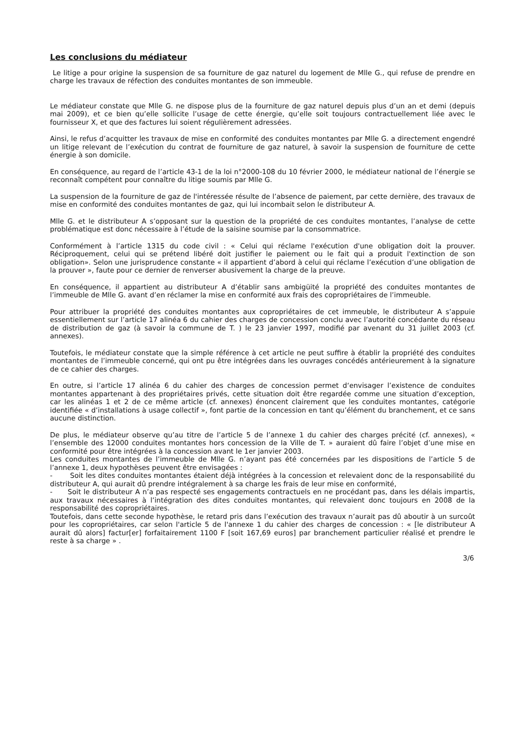Les conclusions du médiateur
Le litige a pour origine la suspension de sa fourniture de gaz naturel du logement de Mlle G., qui refuse de prendre en charge les travaux de réfection des conduites montantes de son immeuble.
Le médiateur constate que Mlle G. ne dispose plus de la fourniture de gaz naturel depuis plus d’un an et demi (depuis mai 2009), et ce bien qu’elle sollicite l’usage de cette énergie, qu’elle soit toujours contractuellement liée avec le fournisseur X, et que des factures lui soient régulièrement adressées.
Ainsi, le refus d’acquitter les travaux de mise en conformité des conduites montantes par Mlle G. a directement engendré un litige relevant de l’exécution du contrat de fourniture de gaz naturel, à savoir la suspension de fourniture de cette énergie à son domicile.
En conséquence, au regard de l’article 43-1 de la loi n°2000-108 du 10 février 2000, le médiateur national de l’énergie se reconnaît compétent pour connaître du litige soumis par Mlle G.
La suspension de la fourniture de gaz de l'intéressée résulte de l’absence de paiement, par cette dernière, des travaux de mise en conformité des conduites montantes de gaz, qui lui incombait selon le distributeur A.
Mlle G. et le distributeur A s’opposant sur la question de la propriété de ces conduites montantes, l’analyse de cette problématique est donc nécessaire à l’étude de la saisine soumise par la consommatrice.
Conformément à l’article 1315 du code civil : « Celui qui réclame l'exécution d'une obligation doit la prouver. Réciproquement, celui qui se prétend libéré doit justifier le paiement ou le fait qui a produit l'extinction de son obligation». Selon une jurisprudence constante « il appartient d’abord à celui qui réclame l’exécution d’une obligation de la prouver », faute pour ce dernier de renverser abusivement la charge de la preuve.
En conséquence, il appartient au distributeur A d’établir sans ambigüité la propriété des conduites montantes de l’immeuble de Mlle G. avant d’en réclamer la mise en conformité aux frais des copropriétaires de l’immeuble.
Pour attribuer la propriété des conduites montantes aux copropriétaires de cet immeuble, le distributeur A s’appuie essentiellement sur l’article 17 alinéa 6 du cahier des charges de concession conclu avec l’autorité concédante du réseau de distribution de gaz (à savoir la commune de T. ) le 23 janvier 1997, modifié par avenant du 31 juillet 2003 (cf. annexes).
Toutefois, le médiateur constate que la simple référence à cet article ne peut suffire à établir la propriété des conduites montantes de l’immeuble concerné, qui ont pu être intégrées dans les ouvrages concédés antérieurement à la signature de ce cahier des charges.
En outre, si l’article 17 alinéa 6 du cahier des charges de concession permet d‘envisager l’existence de conduites montantes appartenant à des propriétaires privés, cette situation doit être regardée comme une situation d’exception, car les alinéas 1 et 2 de ce même article (cf. annexes) énoncent clairement que les conduites montantes, catégorie identifiée « d’installations à usage collectif », font partie de la concession en tant qu’élément du branchement, et ce sans aucune distinction.
De plus, le médiateur observe qu’au titre de l’article 5 de l’annexe 1 du cahier des charges précité (cf. annexes), « l’ensemble des 12000 conduites montantes hors concession de la Ville de T. » auraient dû faire l’objet d’une mise en conformité pour être intégrées à la concession avant le 1er janvier 2003.
Les conduites montantes de l’immeuble de Mlle G. n’ayant pas été concernées par les dispositions de l’article 5 de l’annexe 1, deux hypothèses peuvent être envisagées :
- Soit les dites conduites montantes étaient déjà intégrées à la concession et relevaient donc de la responsabilité du distributeur A, qui aurait dû prendre intégralement à sa charge les frais de leur mise en conformité,
- Soit le distributeur A n’a pas respecté ses engagements contractuels en ne procédant pas, dans les délais impartis, aux travaux nécessaires à l’intégration des dites conduites montantes, qui relevaient donc toujours en 2008 de la responsabilité des copropriétaires.
Toutefois, dans cette seconde hypothèse, le retard pris dans l’exécution des travaux n’aurait pas dû aboutir à un surcoût pour les copropriétaires, car selon l'article 5 de l'annexe 1 du cahier des charges de concession : « [le distributeur A aurait dû alors] factur[er] forfaitairement 1100 F [soit 167,69 euros] par branchement particulier réalisé et prendre le reste à sa charge » .
3/6